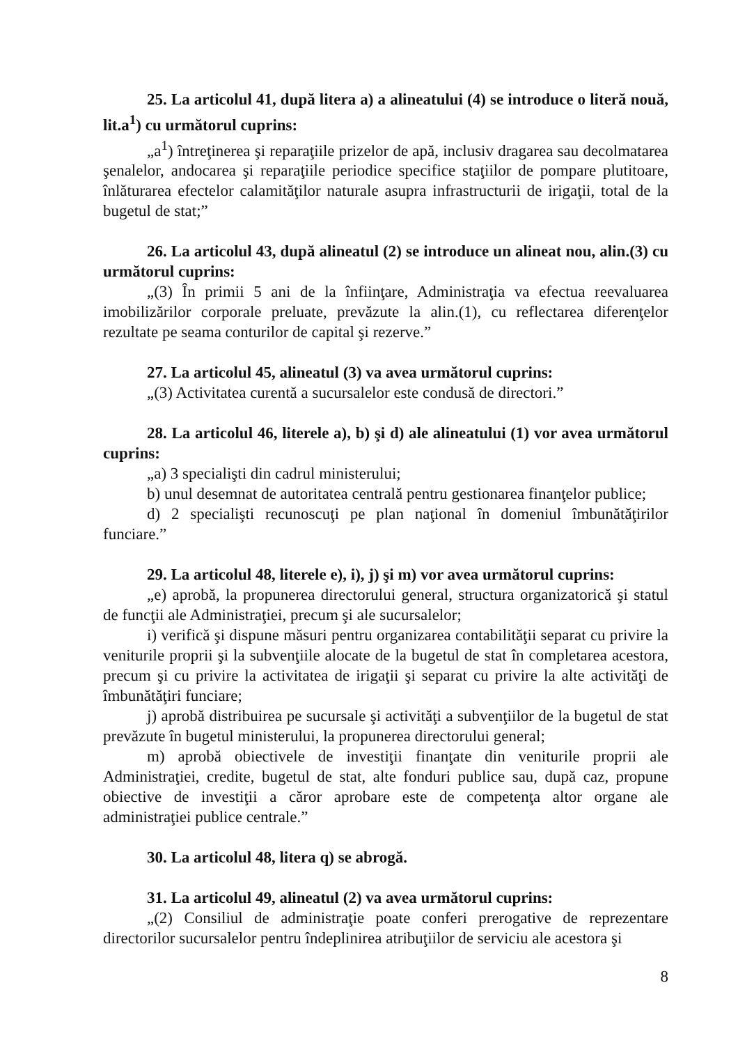25. La articolul 41, după litera a) a alineatului (4) se introduce o literă nouă, lit.a<sup>1</sup>) cu următorul cuprins:
„a<sup>1</sup>) întreţinerea şi reparaţiile prizelor de apă, inclusiv dragarea sau decolmatarea şenalelor, andocarea şi reparaţiile periodice specifice staţiilor de pompare plutitoare, înlăturarea efectelor calamităţilor naturale asupra infrastructurii de irigaţii, total de la bugetul de stat;”
26. La articolul 43, după alineatul (2) se introduce un alineat nou, alin.(3) cu următorul cuprins:
„(3) În primii 5 ani de la înfiinţare, Administraţia va efectua reevaluarea imobilizărilor corporale preluate, prevăzute la alin.(1), cu reflectarea diferenţelor rezultate pe seama conturilor de capital şi rezerve.”
27. La articolul 45, alineatul (3) va avea următorul cuprins:
„(3) Activitatea curentă a sucursalelor este condusă de directori.”
28. La articolul 46, literele a), b) şi d) ale alineatului (1) vor avea următorul cuprins:
„a) 3 specialişti din cadrul ministerului;
b) unul desemnat de autoritatea centrală pentru gestionarea finanţelor publice;
d) 2 specialişti recunoscuţi pe plan naţional în domeniul îmbunătăţirilor funciare.”
29. La articolul 48, literele e), i), j) şi m) vor avea următorul cuprins:
„e) aprobă, la propunerea directorului general, structura organizatorică şi statul de funcţii ale Administraţiei, precum şi ale sucursalelor;
i) verifică şi dispune măsuri pentru organizarea contabilităţii separat cu privire la veniturile proprii şi la subvenţiile alocate de la bugetul de stat în completarea acestora, precum şi cu privire la activitatea de irigaţii şi separat cu privire la alte activităţi de îmbunătăţiri funciare;
j) aprobă distribuirea pe sucursale şi activităţi a subvenţiilor de la bugetul de stat prevăzute în bugetul ministerului, la propunerea directorului general;
m) aprobă obiectivele de investiţii finanţate din veniturile proprii ale Administraţiei, credite, bugetul de stat, alte fonduri publice sau, după caz, propune obiective de investiţii a căror aprobare este de competenţa altor organe ale administraţiei publice centrale.”
30. La articolul 48, litera q) se abrogă.
31. La articolul 49, alineatul (2) va avea următorul cuprins:
„(2) Consiliul de administraţie poate conferi prerogative de reprezentare directorilor sucursalelor pentru îndeplinirea atribuţiilor de serviciu ale acestora şi
8